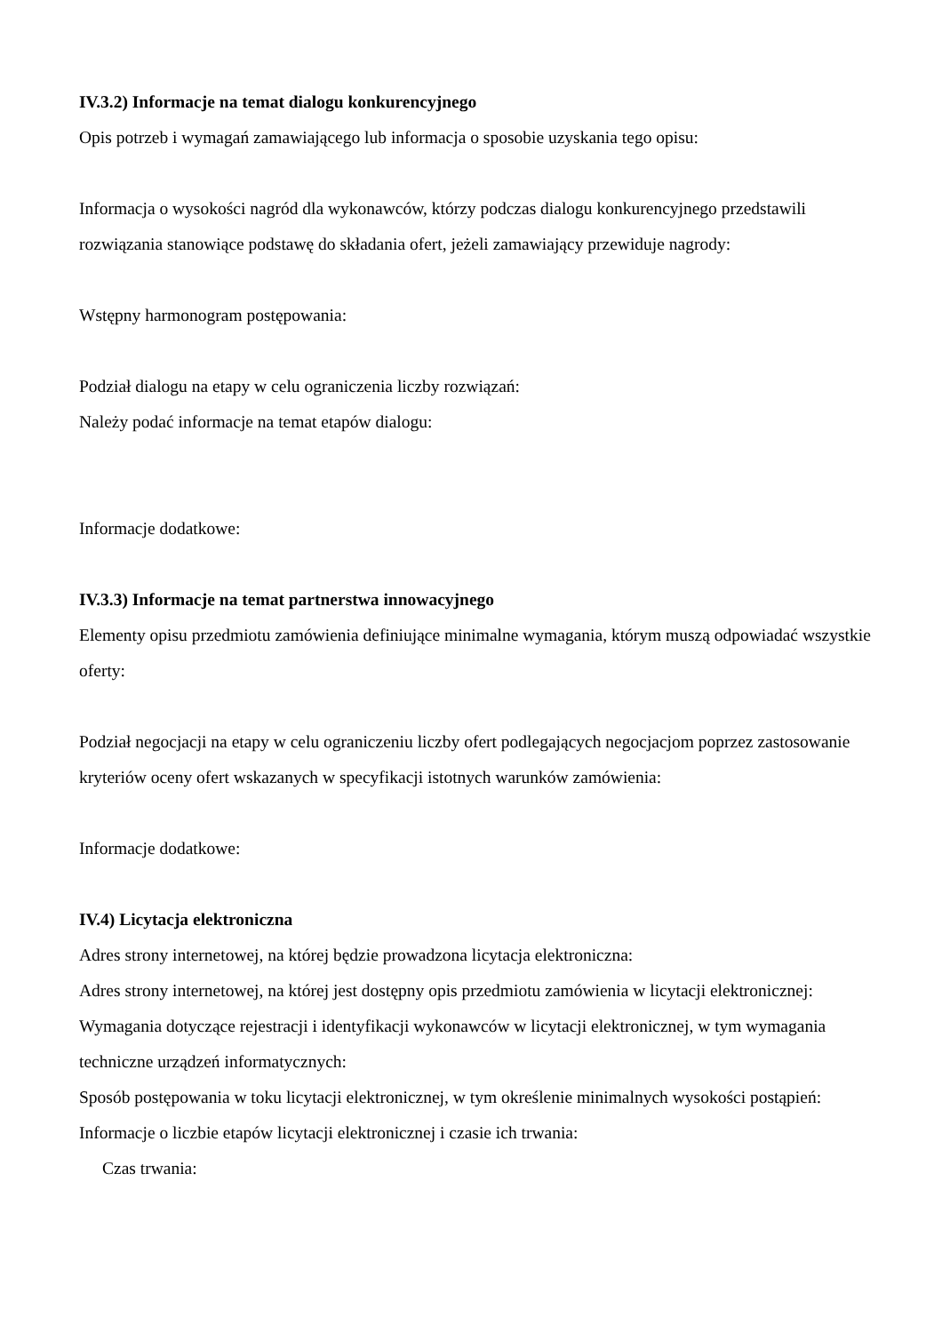IV.3.2) Informacje na temat dialogu konkurencyjnego
Opis potrzeb i wymagań zamawiającego lub informacja o sposobie uzyskania tego opisu:
Informacja o wysokości nagród dla wykonawców, którzy podczas dialogu konkurencyjnego przedstawili rozwiązania stanowiące podstawę do składania ofert, jeżeli zamawiający przewiduje nagrody:
Wstępny harmonogram postępowania:
Podział dialogu na etapy w celu ograniczenia liczby rozwiązań:
Należy podać informacje na temat etapów dialogu:
Informacje dodatkowe:
IV.3.3) Informacje na temat partnerstwa innowacyjnego
Elementy opisu przedmiotu zamówienia definiujące minimalne wymagania, którym muszą odpowiadać wszystkie oferty:
Podział negocjacji na etapy w celu ograniczeniu liczby ofert podlegających negocjacjom poprzez zastosowanie kryteriów oceny ofert wskazanych w specyfikacji istotnych warunków zamówienia:
Informacje dodatkowe:
IV.4) Licytacja elektroniczna
Adres strony internetowej, na której będzie prowadzona licytacja elektroniczna:
Adres strony internetowej, na której jest dostępny opis przedmiotu zamówienia w licytacji elektronicznej:
Wymagania dotyczące rejestracji i identyfikacji wykonawców w licytacji elektronicznej, w tym wymagania techniczne urządzeń informatycznych:
Sposób postępowania w toku licytacji elektronicznej, w tym określenie minimalnych wysokości postąpień:
Informacje o liczbie etapów licytacji elektronicznej i czasie ich trwania:
Czas trwania: